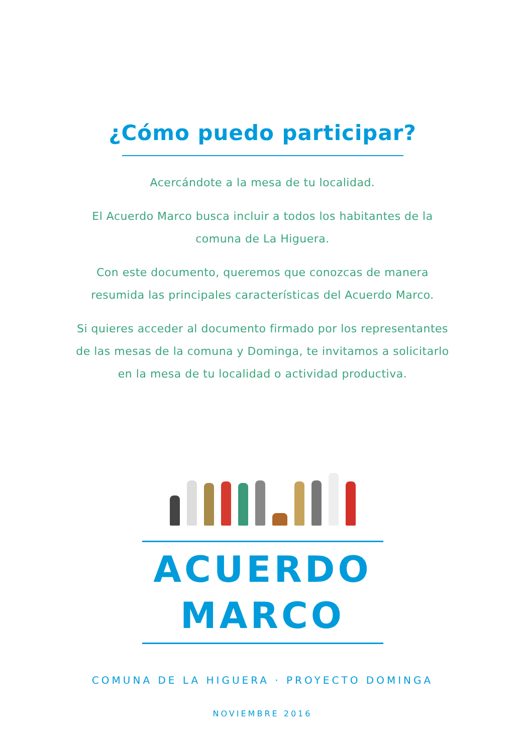¿Cómo puedo participar?
Acercándote a la mesa de tu localidad.
El Acuerdo Marco busca incluir a todos los habitantes de la
comuna de La Higuera.
Con este documento, queremos que conozcas de manera
resumida las principales características del Acuerdo Marco.
Si quieres acceder al documento firmado por los representantes
de las mesas de la comuna y Dominga, te invitamos a solicitarlo
en la mesa de tu localidad o actividad productiva.
ACUERDO
MARCO
COMUNA DE LA HIGUERA · PROYECTO DOMINGA
NOVIEMBRE 2016